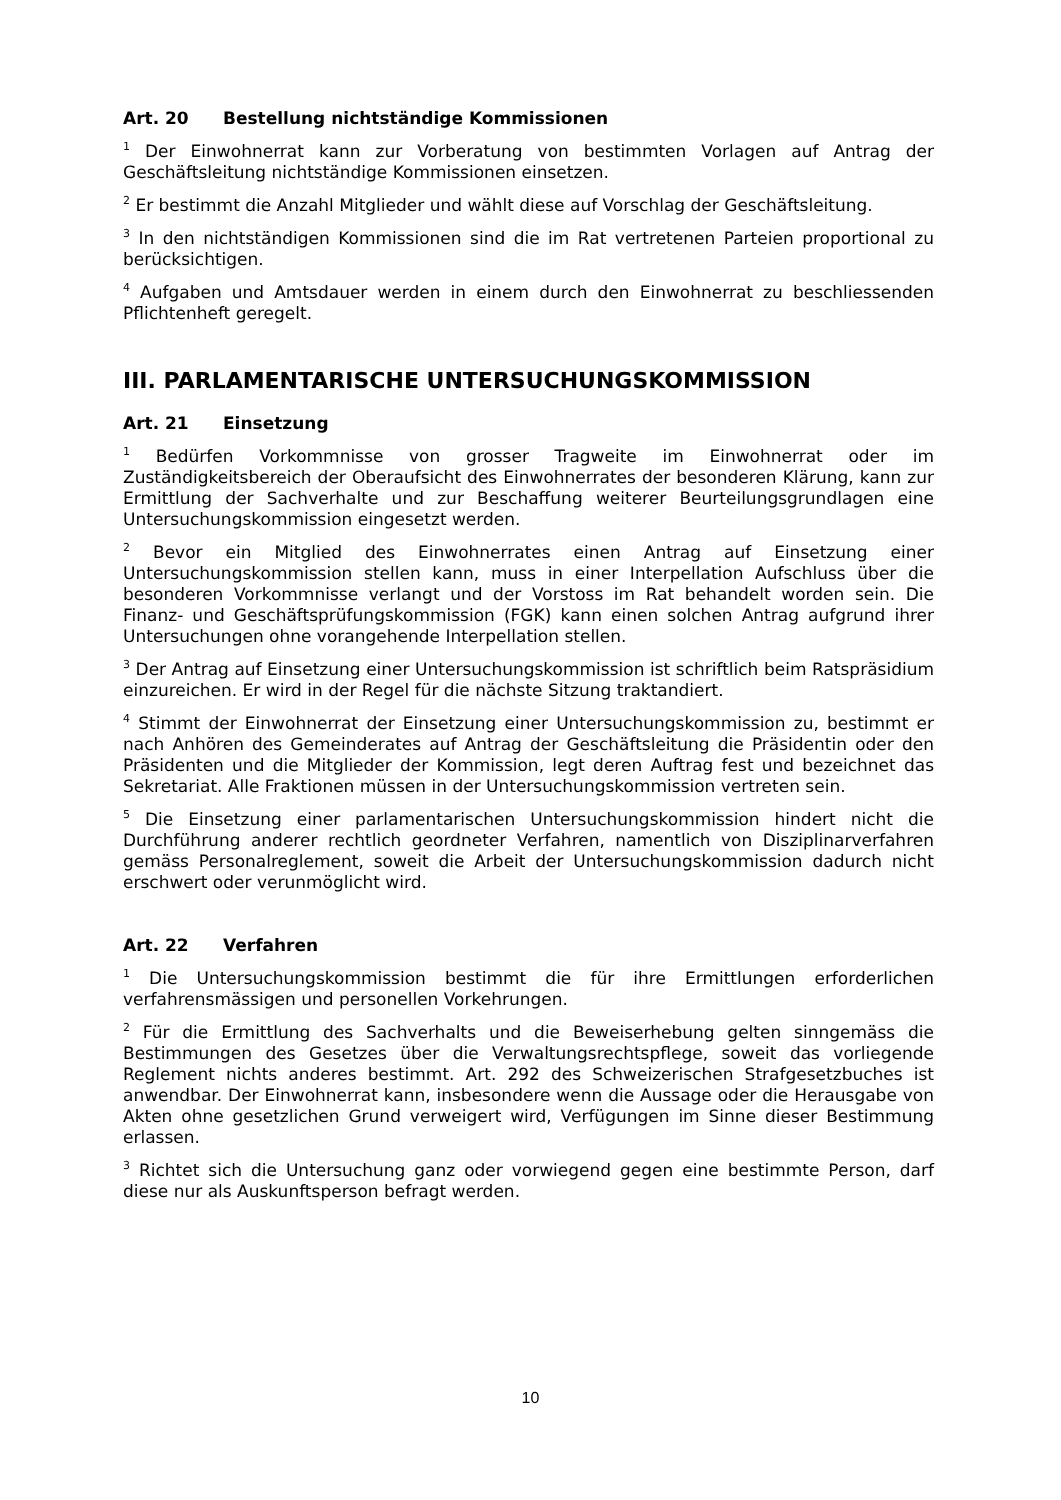Art. 20 Bestellung nichtständige Kommissionen
<sup>1</sup> Der Einwohnerrat kann zur Vorberatung von bestimmten Vorlagen auf Antrag der Geschäftsleitung nichtständige Kommissionen einsetzen.
<sup>2</sup> Er bestimmt die Anzahl Mitglieder und wählt diese auf Vorschlag der Geschäftsleitung.
<sup>3</sup> In den nichtständigen Kommissionen sind die im Rat vertretenen Parteien proportional zu berücksichtigen.
<sup>4</sup> Aufgaben und Amtsdauer werden in einem durch den Einwohnerrat zu beschliessenden Pflichtenheft geregelt.
III. PARLAMENTARISCHE UNTERSUCHUNGSKOMMISSION
Art. 21 Einsetzung
<sup>1</sup> Bedürfen Vorkommnisse von grosser Tragweite im Einwohnerrat oder im Zuständigkeitsbereich der Oberaufsicht des Einwohnerrates der besonderen Klärung, kann zur Ermittlung der Sachverhalte und zur Beschaffung weiterer Beurteilungsgrundlagen eine Untersuchungskommission eingesetzt werden.
<sup>2</sup> Bevor ein Mitglied des Einwohnerrates einen Antrag auf Einsetzung einer Untersuchungskommission stellen kann, muss in einer Interpellation Aufschluss über die besonderen Vorkommnisse verlangt und der Vorstoss im Rat behandelt worden sein. Die Finanz- und Geschäftsprüfungskommission (FGK) kann einen solchen Antrag aufgrund ihrer Untersuchungen ohne vorangehende Interpellation stellen.
<sup>3</sup> Der Antrag auf Einsetzung einer Untersuchungskommission ist schriftlich beim Ratspräsidium einzureichen. Er wird in der Regel für die nächste Sitzung traktandiert.
<sup>4</sup> Stimmt der Einwohnerrat der Einsetzung einer Untersuchungskommission zu, bestimmt er nach Anhören des Gemeinderates auf Antrag der Geschäftsleitung die Präsidentin oder den Präsidenten und die Mitglieder der Kommission, legt deren Auftrag fest und bezeichnet das Sekretariat. Alle Fraktionen müssen in der Untersuchungskommission vertreten sein.
<sup>5</sup> Die Einsetzung einer parlamentarischen Untersuchungskommission hindert nicht die Durchführung anderer rechtlich geordneter Verfahren, namentlich von Disziplinarverfahren gemäss Personalreglement, soweit die Arbeit der Untersuchungskommission dadurch nicht erschwert oder verunmöglicht wird.
Art. 22 Verfahren
<sup>1</sup> Die Untersuchungskommission bestimmt die für ihre Ermittlungen erforderlichen verfahrensmässigen und personellen Vorkehrungen.
<sup>2</sup> Für die Ermittlung des Sachverhalts und die Beweiserhebung gelten sinngemäss die Bestimmungen des Gesetzes über die Verwaltungsrechtspflege, soweit das vorliegende Reglement nichts anderes bestimmt. Art. 292 des Schweizerischen Strafgesetzbuches ist anwendbar. Der Einwohnerrat kann, insbesondere wenn die Aussage oder die Herausgabe von Akten ohne gesetzlichen Grund verweigert wird, Verfügungen im Sinne dieser Bestimmung erlassen.
<sup>3</sup> Richtet sich die Untersuchung ganz oder vorwiegend gegen eine bestimmte Person, darf diese nur als Auskunftsperson befragt werden.
10